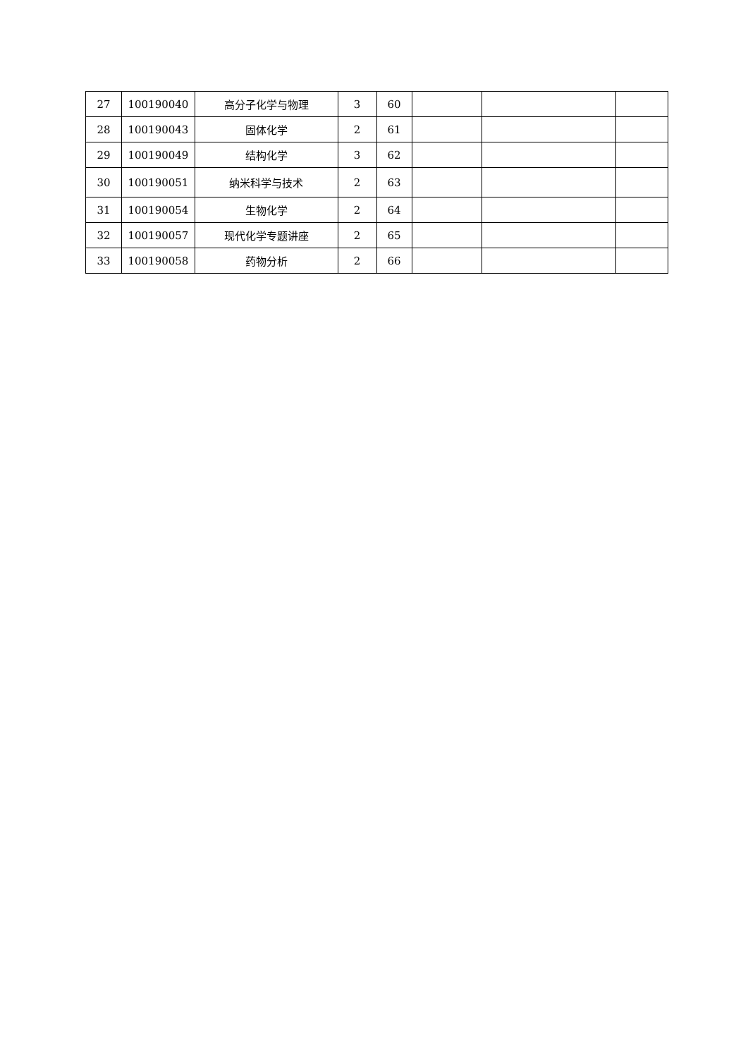| 27 | 100190040 | 高分子化学与物理 | 3 | 60 | | | |
| 28 | 100190043 | 固体化学 | 2 | 61 | | | |
| 29 | 100190049 | 结构化学 | 3 | 62 | | | |
| 30 | 100190051 | 纳米科学与技术 | 2 | 63 | | | |
| 31 | 100190054 | 生物化学 | 2 | 64 | | | |
| 32 | 100190057 | 现代化学专题讲座 | 2 | 65 | | | |
| 33 | 100190058 | 药物分析 | 2 | 66 | | | |